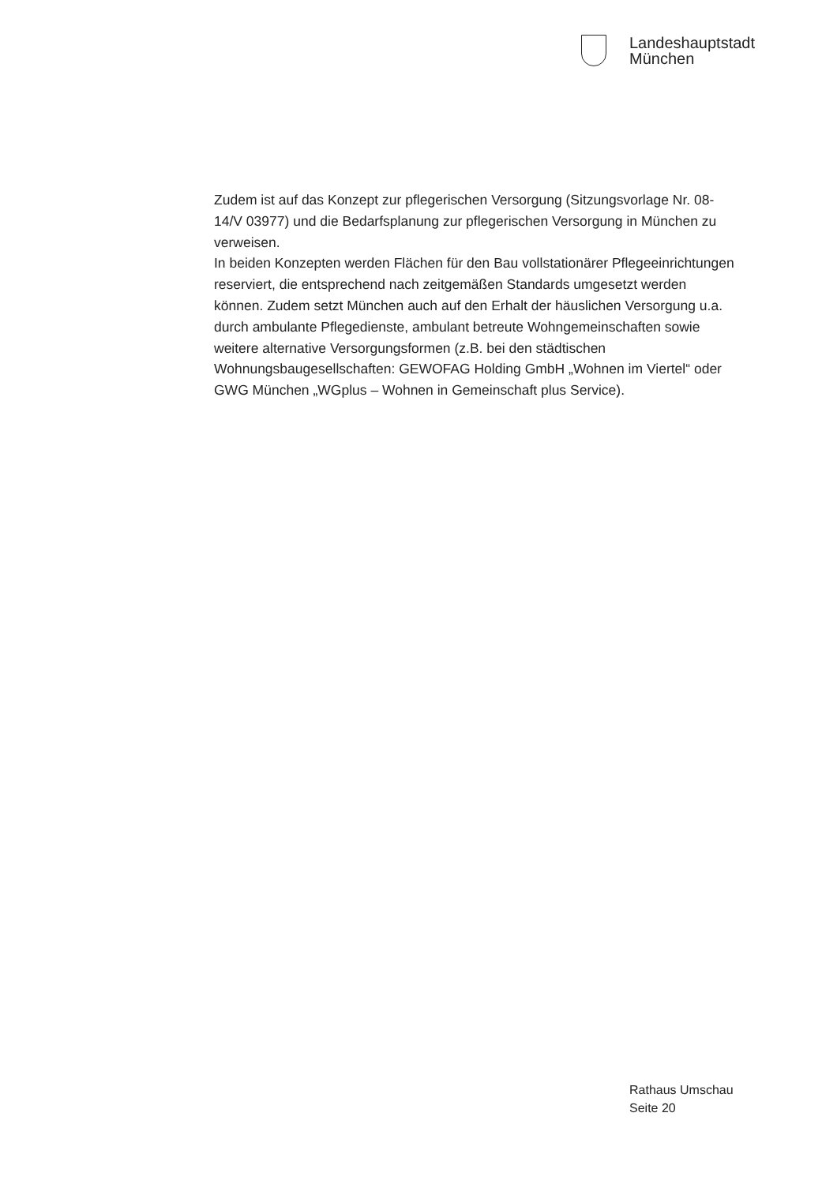Landeshauptstadt
München
Zudem ist auf das Konzept zur pflegerischen Versorgung (Sitzungsvorlage Nr. 08-14/V 03977) und die Bedarfsplanung zur pflegerischen Versorgung in München zu verweisen.
In beiden Konzepten werden Flächen für den Bau vollstationärer Pflegeeinrichtungen reserviert, die entsprechend nach zeitgemäßen Standards umgesetzt werden können. Zudem setzt München auch auf den Erhalt der häuslichen Versorgung u.a. durch ambulante Pflegedienste, ambulant betreute Wohngemeinschaften sowie weitere alternative Versorgungsformen (z.B. bei den städtischen Wohnungsbaugesellschaften: GEWOFAG Holding GmbH „Wohnen im Viertel“ oder GWG München „WGplus – Wohnen in Gemeinschaft plus Service).
Rathaus Umschau
Seite 20